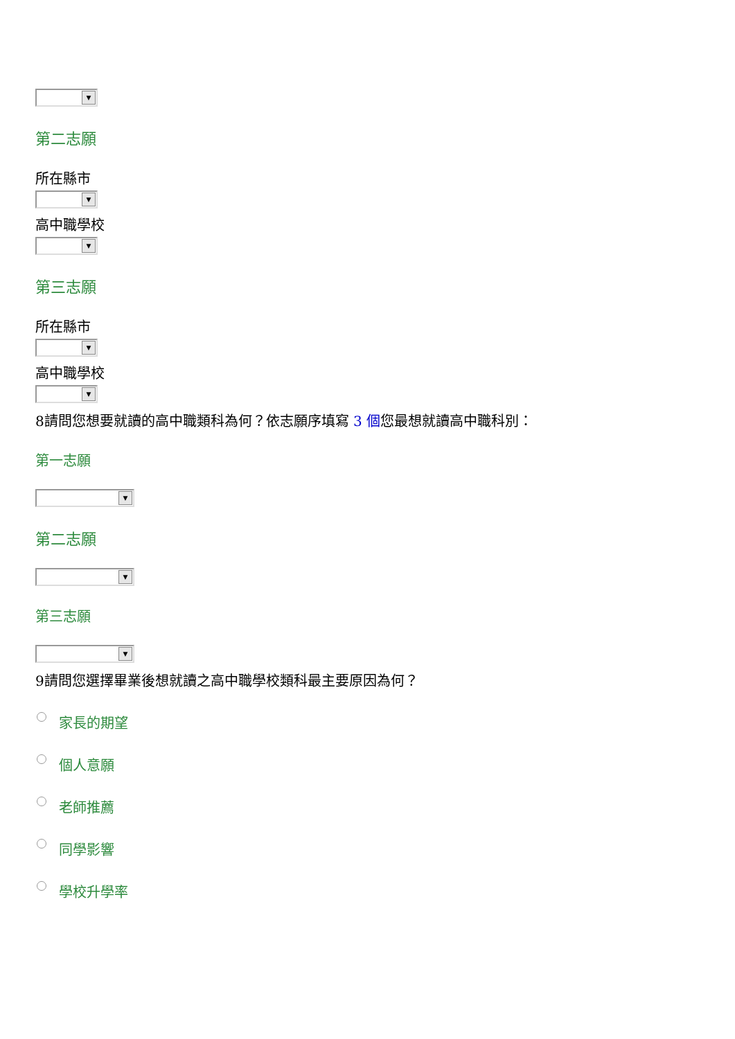▼
第二志願
所在縣市
▼
高中職學校
▼
第三志願
所在縣市
▼
高中職學校
▼
8請問您想要就讀的高中職類科為何？依志願序填寫 3 個您最想就讀高中職科別：
第一志願
▼
第二志願
▼
第三志願
▼
9請問您選擇畢業後想就讀之高中職學校類科最主要原因為何？
家長的期望
個人意願
老師推薦
同學影響
學校升學率